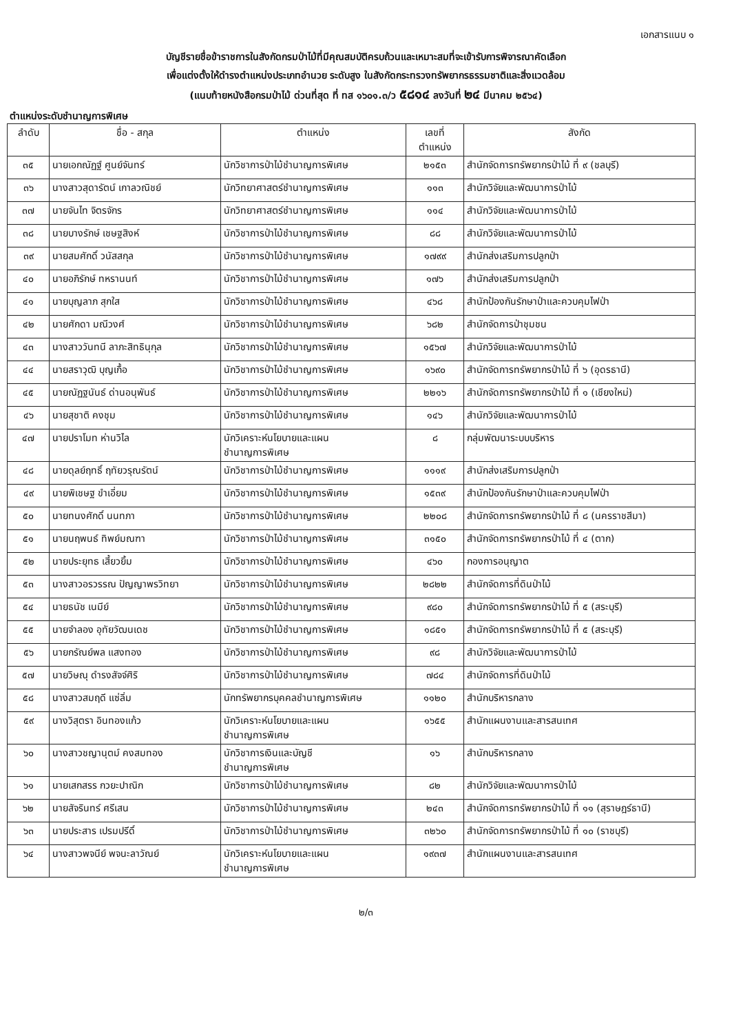เอกสารแนบ ๑
บัญชีรายชื่อข้าราชการในสังกัดกรมป่าไม้ที่มีคุณสมบัติครบถ้วนและเหมาะสมที่จะเข้ารับการพิจารณาคัดเลือก
เพื่อแต่งตั้งให้ดำรงตำแหน่งประเภทอำนวย ระดับสูง ในสังกัดกระทรวงทรัพยากรธรรมชาติและสิ่งแวดล้อม
(แนบท้ายหนังสือกรมป่าไม้ ด่วนที่สุด ที่ ทส ๑๖๐๑.๓/ว ๕๘๑๔ ลงวันที่ ๒๔ มีนาคม ๒๕๖๔)
ตำแหน่งระดับชำนาญการพิเศษ
| ลำดับ | ชื่อ - สกุล | ตำแหน่ง | เลขที่ ตำแหน่ง | สังกัด |
| --- | --- | --- | --- | --- |
| ๓๕ | นายเอกณัฏฐ์ ศูนย์จันทร์ | นักวิชาการป่าไม้ชำนาญการพิเศษ | ๒๑๕๓ | สำนักจัดการทรัพยากรป่าไม้ ที่ ๙ (ชลบุรี) |
| ๓๖ | นางสาวสุดารัตน์ เกาลวณิชย์ | นักวิทยาศาสตร์ชำนาญการพิเศษ | ๑๑๓ | สำนักวิจัยและพัฒนาการป่าไม้ |
| ๓๗ | นายจันไท จิตรจักร | นักวิทยาศาสตร์ชำนาญการพิเศษ | ๑๑๔ | สำนักวิจัยและพัฒนาการป่าไม้ |
| ๓๘ | นายบางรักษ์ เชษฐสิงห์ | นักวิชาการป่าไม้ชำนาญการพิเศษ | ๘๘ | สำนักวิจัยและพัฒนาการป่าไม้ |
| ๓๙ | นายสมศักดิ์ วนัสสกุล | นักวิชาการป่าไม้ชำนาญการพิเศษ | ๑๗๙๙ | สำนักส่งเสริมการปลูกป่า |
| ๔๐ | นายอภิรักษ์ ทหรานนท์ | นักวิชาการป่าไม้ชำนาญการพิเศษ | ๑๗๖ | สำนักส่งเสริมการปลูกป่า |
| ๔๑ | นายบุญลาภ สุกใส | นักวิชาการป่าไม้ชำนาญการพิเศษ | ๔๖๘ | สำนักป้องกันรักษาป่าและควบคุมไฟป่า |
| ๔๒ | นายศักดา มณีวงศ์ | นักวิชาการป่าไม้ชำนาญการพิเศษ | ๖๘๒ | สำนักจัดการป่าชุมชน |
| ๔๓ | นางสาววันทนี ลาภะสิทธินุกุล | นักวิชาการป่าไม้ชำนาญการพิเศษ | ๑๕๖๗ | สำนักวิจัยและพัฒนาการป่าไม้ |
| ๔๔ | นายสราวุฒิ บุญเกื้อ | นักวิชาการป่าไม้ชำนาญการพิเศษ | ๑๖๙๐ | สำนักจัดการทรัพยากรป่าไม้ ที่ ๖ (อุดรธานี) |
| ๔๕ | นายณัฏฐนันธ์ ด่านอนุพันธ์ | นักวิชาการป่าไม้ชำนาญการพิเศษ | ๒๒๑๖ | สำนักจัดการทรัพยากรป่าไม้ ที่ ๑ (เชียงใหม่) |
| ๔๖ | นายสุชาติ คงชุม | นักวิชาการป่าไม้ชำนาญการพิเศษ | ๑๔๖ | สำนักวิจัยและพัฒนาการป่าไม้ |
| ๔๗ | นายปราโมท ห่านวิไล | นักวิเคราะห์นโยบายและแผน ชำนาญการพิเศษ | ๘ | กลุ่มพัฒนาระบบบริหาร |
| ๔๘ | นายดุลย์ฤทธิ์ ฤทัยวรุณรัตน์ | นักวิชาการป่าไม้ชำนาญการพิเศษ | ๑๑๑๙ | สำนักส่งเสริมการปลูกป่า |
| ๔๙ | นายพิเชษฐ ขำเอี่ยม | นักวิชาการป่าไม้ชำนาญการพิเศษ | ๑๕๓๙ | สำนักป้องกันรักษาป่าและควบคุมไฟป่า |
| ๕๐ | นายทนงศักดิ์ นนทภา | นักวิชาการป่าไม้ชำนาญการพิเศษ | ๒๒๐๘ | สำนักจัดการทรัพยากรป่าไม้ ที่ ๘ (นครราชสีมา) |
| ๕๑ | นายนฤพนธ์ ทิพย์มณฑา | นักวิชาการป่าไม้ชำนาญการพิเศษ | ๓๑๕๐ | สำนักจัดการทรัพยากรป่าไม้ ที่ ๔ (ตาก) |
| ๕๒ | นายประยุทธ เสี้ยวยิ้ม | นักวิชาการป่าไม้ชำนาญการพิเศษ | ๔๖๐ | กองการอนุญาต |
| ๕๓ | นางสาวอรวรรณ ปัญญาพรวิทยา | นักวิชาการป่าไม้ชำนาญการพิเศษ | ๒๘๒๒ | สำนักจัดการที่ดินป่าไม้ |
| ๕๔ | นายธนัช เนมีย์ | นักวิชาการป่าไม้ชำนาญการพิเศษ | ๙๘๐ | สำนักจัดการทรัพยากรป่าไม้ ที่ ๕ (สระบุรี) |
| ๕๕ | นายจำลอง อุทัยวัฒนเดช | นักวิชาการป่าไม้ชำนาญการพิเศษ | ๑๘๕๑ | สำนักจัดการทรัพยากรป่าไม้ ที่ ๕ (สระบุรี) |
| ๕๖ | นายกรัณย์พล แสงทอง | นักวิชาการป่าไม้ชำนาญการพิเศษ | ๙๘ | สำนักวิจัยและพัฒนาการป่าไม้ |
| ๕๗ | นายวิษณุ ดำรงสัจจ์ศิริ | นักวิชาการป่าไม้ชำนาญการพิเศษ | ๗๘๔ | สำนักจัดการที่ดินป่าไม้ |
| ๕๘ | นางสาวสมฤดี แซ่ลิ่ม | นักทรัพยากรบุคคลชำนาญการพิเศษ | ๑๑๒๐ | สำนักบริหารกลาง |
| ๕๙ | นางวิสุตรา อินทองแก้ว | นักวิเคราะห์นโยบายและแผน ชำนาญการพิเศษ | ๑๖๕๕ | สำนักแผนงานและสารสนเทศ |
| ๖๐ | นางสาวชญานุตม์ คงสมทอง | นักวิชาการเงินและบัญชี ชำนาญการพิเศษ | ๑๖ | สำนักบริหารกลาง |
| ๖๑ | นายเสกสรร กวยะปาณิก | นักวิชาการป่าไม้ชำนาญการพิเศษ | ๘๒ | สำนักวิจัยและพัฒนาการป่าไม้ |
| ๖๒ | นายสัจรินทร์ ศรีเสน | นักวิชาการป่าไม้ชำนาญการพิเศษ | ๒๔๓ | สำนักจัดการทรัพยากรป่าไม้ ที่ ๑๑ (สุราษฎร์ธานี) |
| ๖๓ | นายประสาร เปรมปรีดิ์ | นักวิชาการป่าไม้ชำนาญการพิเศษ | ๓๒๖๐ | สำนักจัดการทรัพยากรป่าไม้ ที่ ๑๐ (ราชบุรี) |
| ๖๔ | นางสาวพจนีย์ พจนะลาวัณย์ | นักวิเคราะห์นโยบายและแผน ชำนาญการพิเศษ | ๑๙๓๗ | สำนักแผนงานและสารสนเทศ |
๒/๓